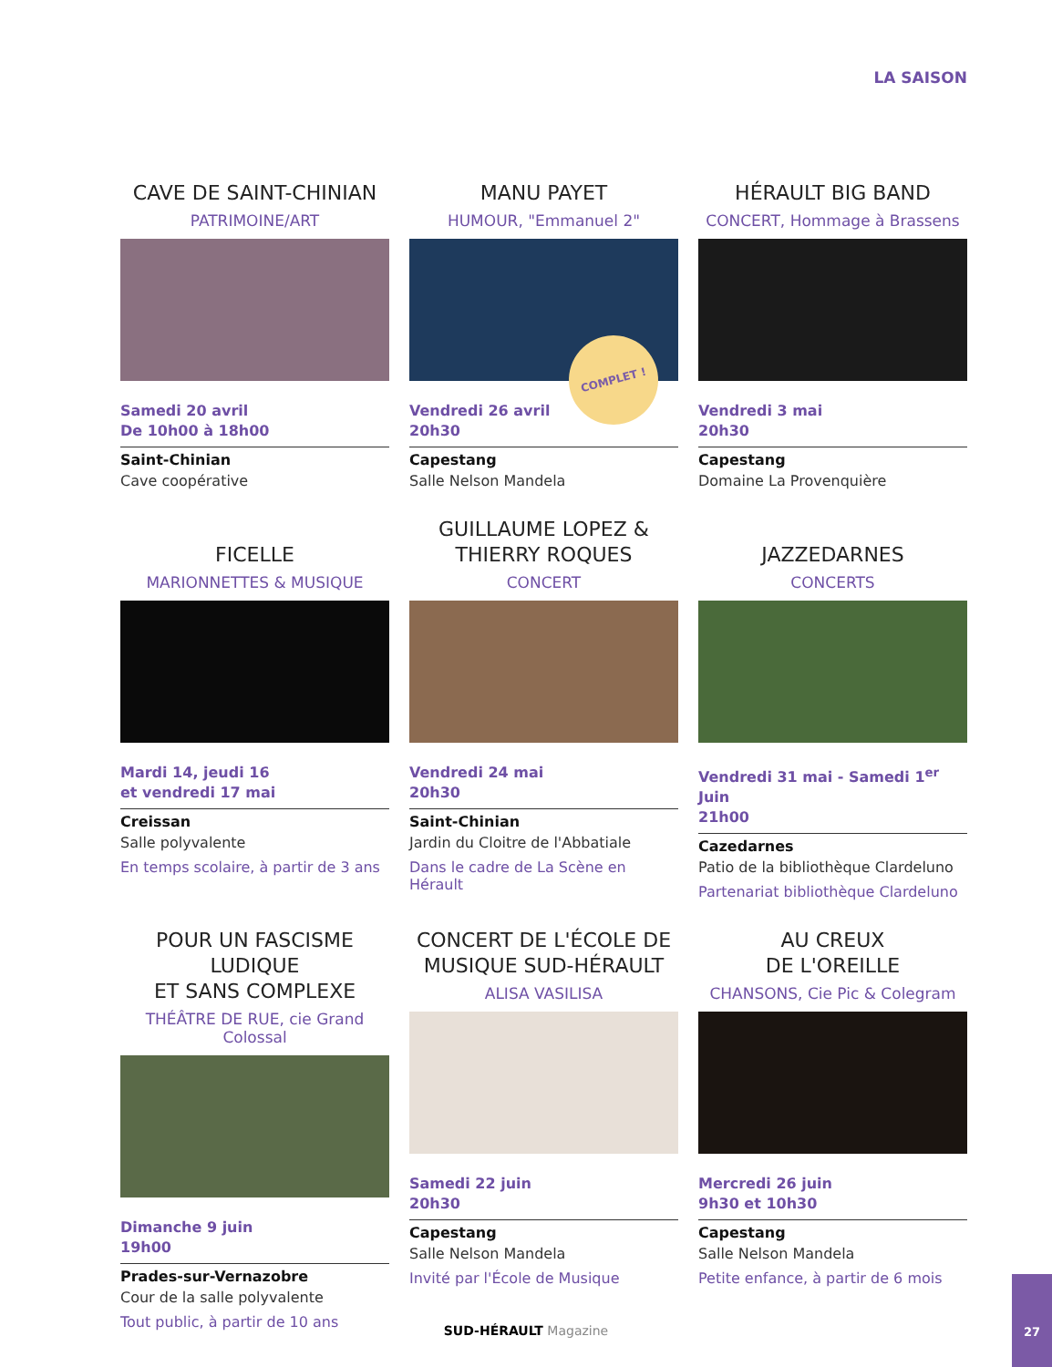LA SAISON
CAVE DE SAINT-CHINIAN
PATRIMOINE/ART
Samedi 20 avril
De 10h00 à 18h00
Saint-Chinian
Cave coopérative
MANU PAYET
HUMOUR, "Emmanuel 2"
COMPLET !
Vendredi 26 avril
20h30
Capestang
Salle Nelson Mandela
HÉRAULT BIG BAND
CONCERT, Hommage à Brassens
Vendredi 3 mai
20h30
Capestang
Domaine La Provenquière
FICELLE
MARIONNETTES & MUSIQUE
Mardi 14, jeudi 16
et vendredi 17 mai
Creissan
Salle polyvalente
En temps scolaire, à partir de 3 ans
GUILLAUME LOPEZ &
THIERRY ROQUES
CONCERT
Vendredi 24 mai
20h30
Saint-Chinian
Jardin du Cloitre de l'Abbatiale
Dans le cadre de La Scène en Hérault
JAZZEDARNES
CONCERTS
Vendredi 31 mai - Samedi 1<sup>er</sup> Juin
21h00
Cazedarnes
Patio de la bibliothèque Clardeluno
Partenariat bibliothèque Clardeluno
POUR UN FASCISME LUDIQUE
ET SANS COMPLEXE
THÉÂTRE DE RUE, cie Grand Colossal
Dimanche 9 juin
19h00
Prades-sur-Vernazobre
Cour de la salle polyvalente
Tout public, à partir de 10 ans
CONCERT DE L'ÉCOLE DE
MUSIQUE SUD-HÉRAULT
ALISA VASILISA
Samedi 22 juin
20h30
Capestang
Salle Nelson Mandela
Invité par l'École de Musique
AU CREUX
DE L'OREILLE
CHANSONS, Cie Pic & Colegram
Mercredi 26 juin
9h30 et 10h30
Capestang
Salle Nelson Mandela
Petite enfance, à partir de 6 mois
SUD-HÉRAULT Magazine
27